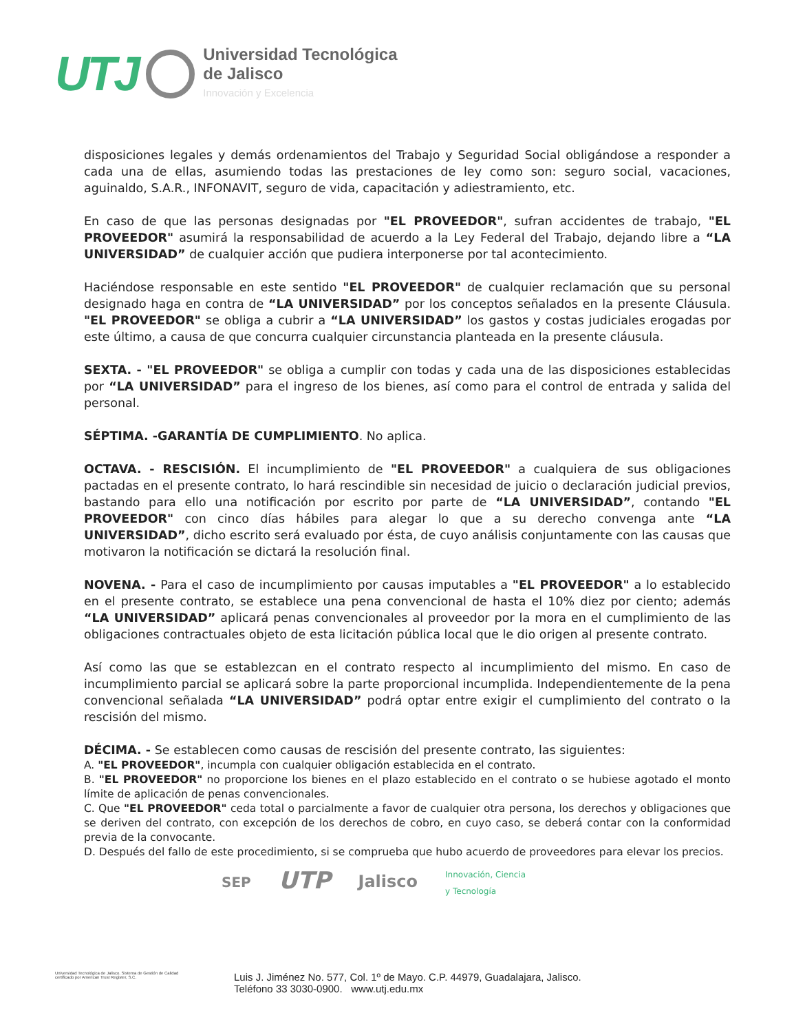UTJ
Universidad Tecnológica
de Jalisco
Innovación y Excelencia
disposiciones legales y demás ordenamientos del Trabajo y Seguridad Social obligándose a responder a cada una de ellas, asumiendo todas las prestaciones de ley como son: seguro social, vacaciones, aguinaldo, S.A.R., INFONAVIT, seguro de vida, capacitación y adiestramiento, etc.
En caso de que las personas designadas por "EL PROVEEDOR", sufran accidentes de trabajo, "EL PROVEEDOR" asumirá la responsabilidad de acuerdo a la Ley Federal del Trabajo, dejando libre a “LA UNIVERSIDAD” de cualquier acción que pudiera interponerse por tal acontecimiento.
Haciéndose responsable en este sentido "EL PROVEEDOR" de cualquier reclamación que su personal designado haga en contra de “LA UNIVERSIDAD” por los conceptos señalados en la presente Cláusula. "EL PROVEEDOR" se obliga a cubrir a “LA UNIVERSIDAD” los gastos y costas judiciales erogadas por este último, a causa de que concurra cualquier circunstancia planteada en la presente cláusula.
SEXTA. - "EL PROVEEDOR" se obliga a cumplir con todas y cada una de las disposiciones establecidas por “LA UNIVERSIDAD” para el ingreso de los bienes, así como para el control de entrada y salida del personal.
SÉPTIMA. -GARANTÍA DE CUMPLIMIENTO. No aplica.
OCTAVA. - RESCISIÓN. El incumplimiento de "EL PROVEEDOR" a cualquiera de sus obligaciones pactadas en el presente contrato, lo hará rescindible sin necesidad de juicio o declaración judicial previos, bastando para ello una notificación por escrito por parte de “LA UNIVERSIDAD”, contando "EL PROVEEDOR" con cinco días hábiles para alegar lo que a su derecho convenga ante “LA UNIVERSIDAD”, dicho escrito será evaluado por ésta, de cuyo análisis conjuntamente con las causas que motivaron la notificación se dictará la resolución final.
NOVENA. - Para el caso de incumplimiento por causas imputables a "EL PROVEEDOR" a lo establecido en el presente contrato, se establece una pena convencional de hasta el 10% diez por ciento; además “LA UNIVERSIDAD” aplicará penas convencionales al proveedor por la mora en el cumplimiento de las obligaciones contractuales objeto de esta licitación pública local que le dio origen al presente contrato.
Así como las que se establezcan en el contrato respecto al incumplimiento del mismo. En caso de incumplimiento parcial se aplicará sobre la parte proporcional incumplida. Independientemente de la pena convencional señalada “LA UNIVERSIDAD” podrá optar entre exigir el cumplimiento del contrato o la rescisión del mismo.
DÉCIMA. - Se establecen como causas de rescisión del presente contrato, las siguientes:
A. "EL PROVEEDOR", incumpla con cualquier obligación establecida en el contrato.
B. "EL PROVEEDOR" no proporcione los bienes en el plazo establecido en el contrato o se hubiese agotado el monto límite de aplicación de penas convencionales.
C. Que "EL PROVEEDOR" ceda total o parcialmente a favor de cualquier otra persona, los derechos y obligaciones que se deriven del contrato, con excepción de los derechos de cobro, en cuyo caso, se deberá contar con la conformidad previa de la convocante.
D. Después del fallo de este procedimiento, si se comprueba que hubo acuerdo de proveedores para elevar los precios.
SEP UTP Jalisco Innovación, Ciencia
y Tecnología
Universidad Tecnológica de Jalisco. Sistema de Gestión de Calidad certificado por American Trust Register, S.C.
Luis J. Jiménez No. 577, Col. 1º de Mayo. C.P. 44979, Guadalajara, Jalisco.
Teléfono 33 3030-0900. www.utj.edu.mx